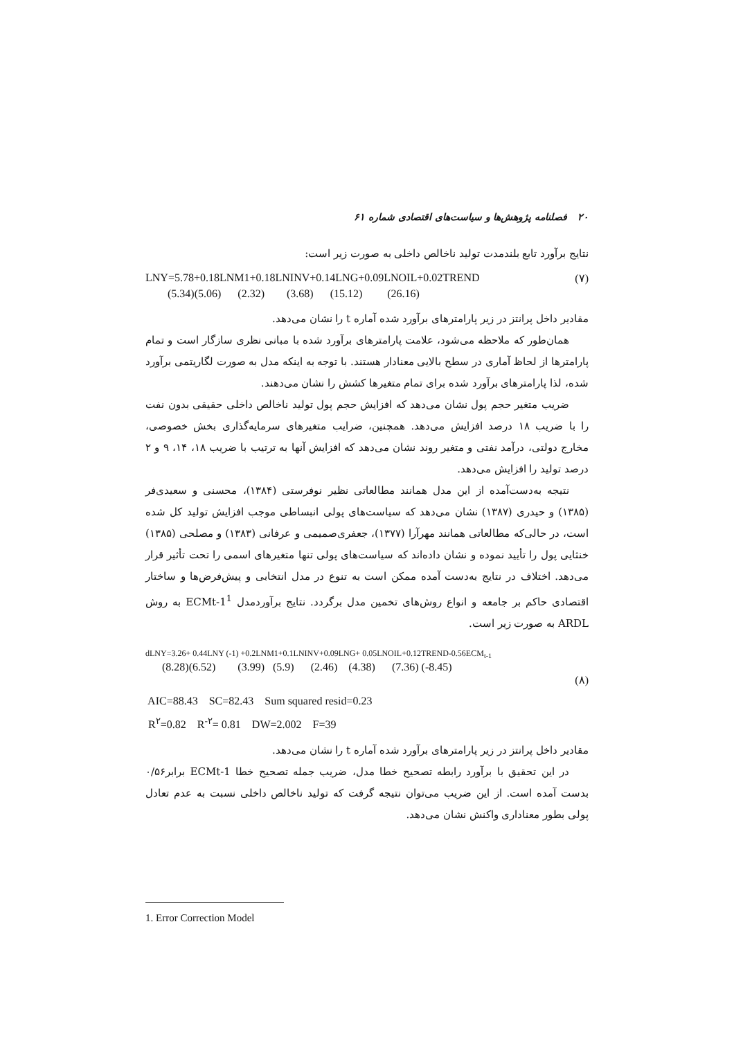۲۰ فصلنامه پژوهش‌ها و سیاست‌های اقتصادی شماره ۶۱
نتایج برآورد تابع بلندمدت تولید ناخالص داخلی به صورت زیر است:
LNY=5.78+0.18LNM1+0.18LNINV+0.14LNG+0.09LNOIL+0.02TREND (۷)
(5.34)(5.06) (2.32) (3.68) (15.12) (26.16)
مقادیر داخل پرانتز در زیر پارامترهای برآورد شده آماره t را نشان می‌دهد.
همان‌طور که ملاحظه می‌شود، علامت پارامترهای برآورد شده با مبانی نظری سازگار است و تمام پارامترها از لحاظ آماری در سطح بالایی معنادار هستند. با توجه به اینکه مدل به صورت لگاریتمی برآورد شده، لذا پارامترهای برآورد شده برای تمام متغیرها کشش را نشان می‌دهند.
ضریب متغیر حجم پول نشان می‌دهد که افزایش حجم پول تولید ناخالص داخلی حقیقی بدون نفت را با ضریب ۱۸ درصد افزایش می‌دهد. همچنین، ضرایب متغیرهای سرمایه‌گذاری بخش خصوصی، مخارج دولتی، درآمد نفتی و متغیر روند نشان می‌دهد که افزایش آنها به ترتیب با ضریب ۱۸، ۱۴، ۹ و ۲ درصد تولید را افزایش می‌دهد.
نتیجه به‌دست‌آمده از این مدل همانند مطالعاتی نظیر نوفرستی (۱۳۸۴)، محسنی و سعیدی‌فر (۱۳۸۵) و حیدری (۱۳۸۷) نشان می‌دهد که سیاست‌های پولی انبساطی موجب افزایش تولید کل شده است، در حالی‌که مطالعاتی همانند مهرآرا (۱۳۷۷)، جعفری‌صمیمی و عرفانی (۱۳۸۳) و مصلحی (۱۳۸۵) خنثایی پول را تأیید نموده و نشان داده‌اند که سیاست‌های پولی تنها متغیرهای اسمی را تحت تأثیر قرار می‌دهد. اختلاف در نتایج به‌دست آمده ممکن است به تنوع در مدل انتخابی و پیش‌فرض‌ها و ساختار اقتصادی حاکم بر جامعه و انواع روش‌های تخمین مدل برگردد. نتایج برآوردمدل ECMt-1<sup>1</sup> به روش ARDL به صورت زیر است.
dLNY=3.26+ 0.44LNY (-1) +0.2LNM1+0.1LNINV+0.09LNG+ 0.05LNOIL+0.12TREND-0.56ECM<sub>t-1</sub>
(8.28)(6.52) (3.99) (5.9) (2.46) (4.38) (7.36) (-8.45)
(۸)
AIC=88.43 SC=82.43 Sum squared resid=0.23
R<sup>۲</sup>=0.82 R<sup>-۲</sup>= 0.81 DW=2.002 F=39
مقادیر داخل پرانتز در زیر پارامترهای برآورد شده آماره t را نشان می‌دهد.
در این تحقیق با برآورد رابطه تصحیح خطا مدل، ضریب جمله تصحیح خطا ECMt-1 برابر۰/۵۶ بدست آمده است. از این ضریب می‌توان نتیجه گرفت که تولید ناخالص داخلی نسبت به عدم تعادل پولی بطور معناداری واکنش نشان می‌دهد.
1. Error Correction Model